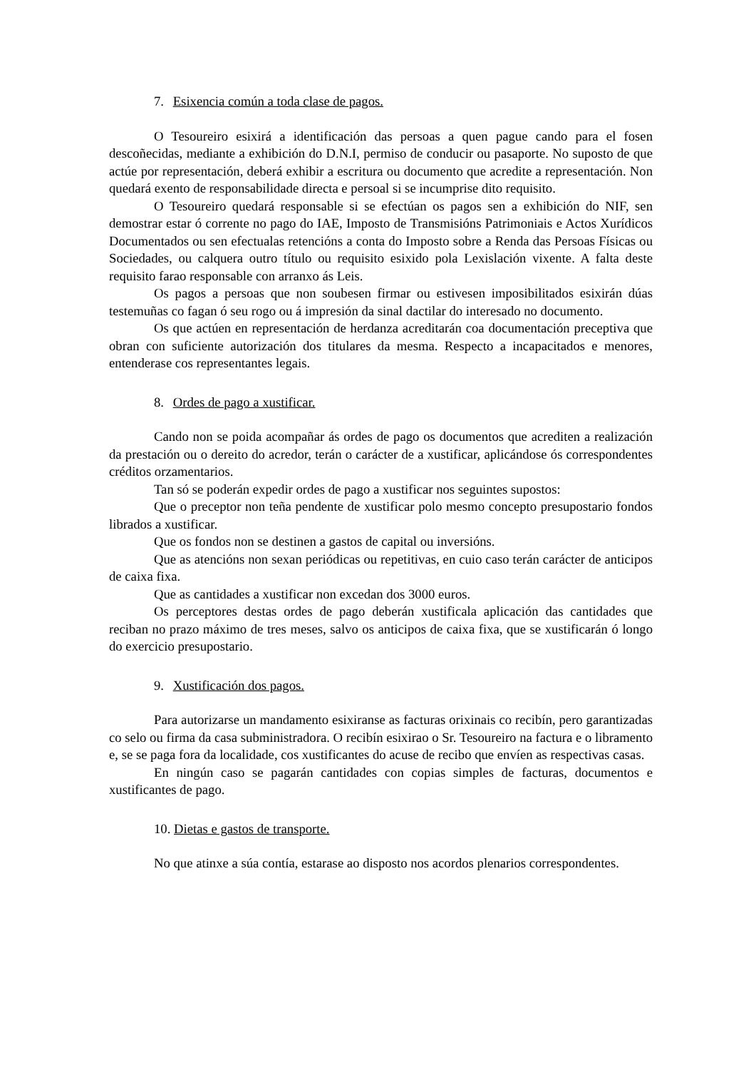7. Esixencia común a toda clase de pagos.
O Tesoureiro esixirá a identificación das persoas a quen pague cando para el fosen descoñecidas, mediante a exhibición do D.N.I, permiso de conducir ou pasaporte. No suposto de que actúe por representación, deberá exhibir a escritura ou documento que acredite a representación. Non quedará exento de responsabilidade directa e persoal si se incumprise dito requisito.
O Tesoureiro quedará responsable si se efectúan os pagos sen a exhibición do NIF, sen demostrar estar ó corrente no pago do IAE, Imposto de Transmisións Patrimoniais e Actos Xurídicos Documentados ou sen efectualas retencións a conta do Imposto sobre a Renda das Persoas Físicas ou Sociedades, ou calquera outro título ou requisito esixido pola Lexislación vixente. A falta deste requisito farao responsable con arranxo ás Leis.
Os pagos a persoas que non soubesen firmar ou estivesen imposibilitados esixirán dúas testemuñas co fagan ó seu rogo ou á impresión da sinal dactilar do interesado no documento.
Os que actúen en representación de herdanza acreditarán coa documentación preceptiva que obran con suficiente autorización dos titulares da mesma. Respecto a incapacitados e menores, entenderase cos representantes legais.
8. Ordes de pago a xustificar.
Cando non se poida acompañar ás ordes de pago os documentos que acrediten a realización da prestación ou o dereito do acredor, terán o carácter de a xustificar, aplicándose ós correspondentes créditos orzamentarios.
Tan só se poderán expedir ordes de pago a xustificar nos seguintes supostos:
Que o preceptor non teña pendente de xustificar polo mesmo concepto presupostario fondos librados a xustificar.
Que os fondos non se destinen a gastos de capital ou inversións.
Que as atencións non sexan periódicas ou repetitivas, en cuio caso terán carácter de anticipos de caixa fixa.
Que as cantidades a xustificar non excedan dos 3000 euros.
Os perceptores destas ordes de pago deberán xustificala aplicación das cantidades que reciban no prazo máximo de tres meses, salvo os anticipos de caixa fixa, que se xustificarán ó longo do exercicio presupostario.
9. Xustificación dos pagos.
Para autorizarse un mandamento esixiranse as facturas orixinais co recibín, pero garantizadas co selo ou firma da casa subministradora. O recibín esixirao o Sr. Tesoureiro na factura e o libramento e, se se paga fora da localidade, cos xustificantes do acuse de recibo que envíen as respectivas casas.
En ningún caso se pagarán cantidades con copias simples de facturas, documentos e xustificantes de pago.
10. Dietas e gastos de transporte.
No que atinxe a súa contía, estarase ao disposto nos acordos plenarios correspondentes.